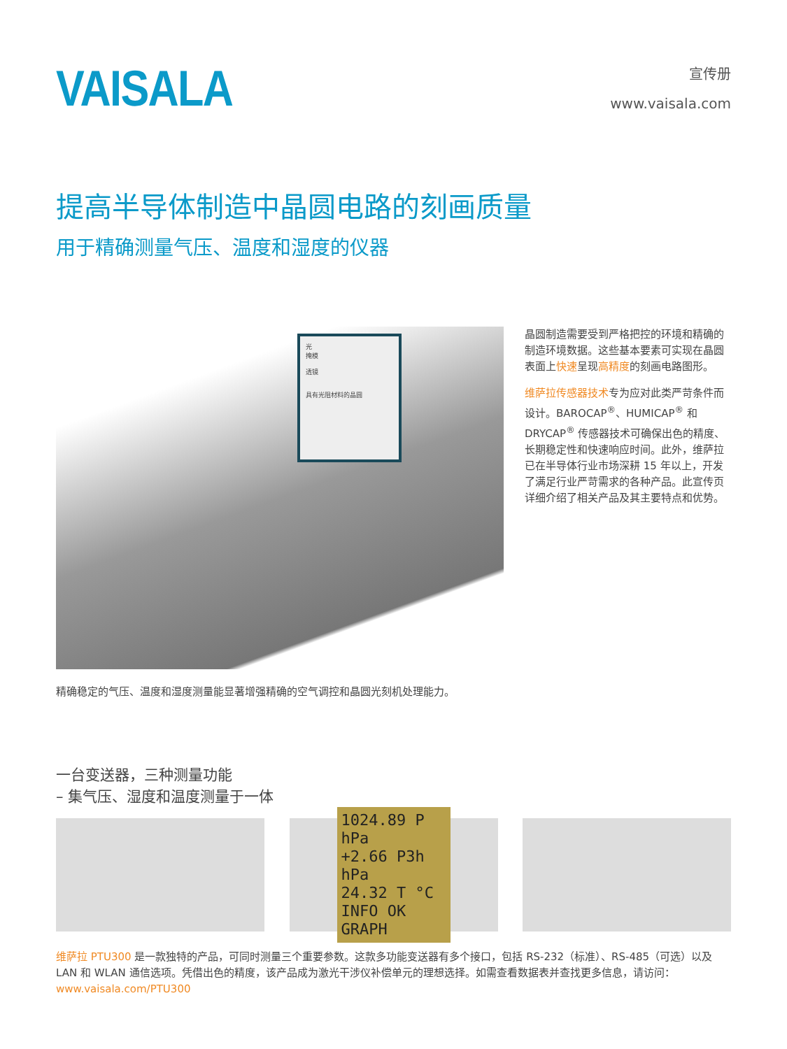VAISALA
宣传册
www.vaisala.com
提高半导体制造中晶圆电路的刻画质量
用于精确测量气压、温度和湿度的仪器
光
掩模
透镜
具有光阻材料的晶圆
精确稳定的气压、温度和湿度测量能显著增强精确的空气调控和晶圆光刻机处理能力。
晶圆制造需要受到严格把控的环境和精确的制造环境数据。这些基本要素可实现在晶圆表面上快速呈现高精度的刻画电路图形。
维萨拉传感器技术专为应对此类严苛条件而设计。BAROCAP<sup>®</sup>、HUMICAP<sup>®</sup> 和 DRYCAP<sup>®</sup> 传感器技术可确保出色的精度、长期稳定性和快速响应时间。此外，维萨拉已在半导体行业市场深耕 15 年以上，开发了满足行业严苛需求的各种产品。此宣传页详细介绍了相关产品及其主要特点和优势。
一台变送器，三种测量功能
– 集气压、湿度和温度测量于一体
1024.89 P hPa
+2.66 P3h hPa
24.32 T °C
INFO OK GRAPH
维萨拉 PTU300 是一款独特的产品，可同时测量三个重要参数。这款多功能变送器有多个接口，包括 RS-232（标准）、RS-485（可选）以及 LAN 和 WLAN 通信选项。凭借出色的精度，该产品成为激光干涉仪补偿单元的理想选择。如需查看数据表并查找更多信息，请访问：www.vaisala.com/PTU300